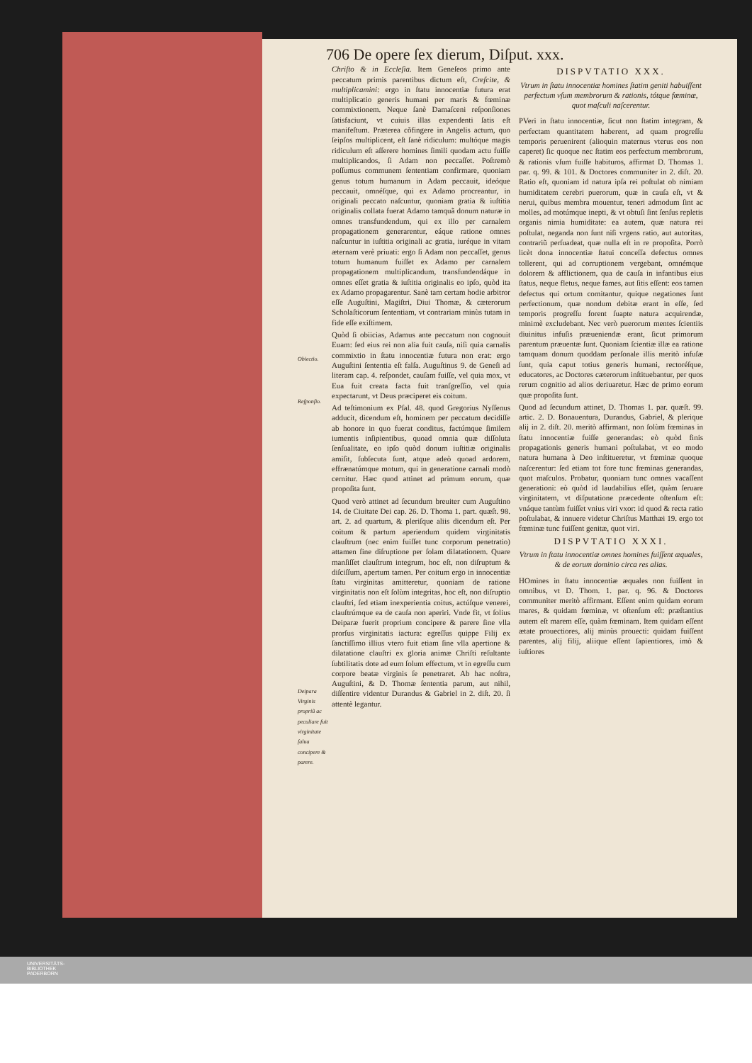706 De opere ſex dierum, Diſput. xxx.
Obiectio.
Reſponſio.
Deipara Virginis propriũ ac peculiare fuit virginitate ſalua concipere & parere.
Chriſto & in Eccleſia. Item Geneſeos primo ante peccatum primis parentibus dictum eſt, Creſcite, & multiplicamini: ergo in ſtatu innocentiæ futura erat multiplicatio generis humani per maris & fœminæ commixtionem. Neque ſanè Damaſceni reſponſiones ſatisfaciunt, vt cuiuis illas expendenti ſatis eſt manifeſtum. Præterea cõfingere in Angelis actum, quo ſeipſos multiplicent, eſt ſanè ridiculum: multóque magis ridiculum eſt aſſerere homines ſimili quodam actu fuiſſe multiplicandos, ſi Adam non peccaſſet. Poſtremò poſſumus communem ſententiam confirmare, quoniam genus totum humanum in Adam peccauit, ideóque peccauit, omnéſque, qui ex Adamo procreantur, in originali peccato naſcuntur, quoniam gratia & iuſtitia originalis collata fuerat Adamo tamquã donum naturæ in omnes transfundendum, qui ex illo per carnalem propagationem generarentur, eáque ratione omnes naſcuntur in iuſtitia originali ac gratia, iuréque in vitam æternam verè priuati: ergo ſi Adam non peccaſſet, genus totum humanum fuiſſet ex Adamo per carnalem propagationem multiplicandum, transfundendáque in omnes eſſet gratia & iuſtitia originalis eo ipſo, quòd ita ex Adamo propagarentur. Sanè tam certam hodie arbitror eſſe Auguſtini, Magiſtri, Diui Thomæ, & cæterorum Scholaſticorum ſententiam, vt contrariam minùs tutam in fide eſſe exiſtimem.
Quòd ſi obiicias, Adamus ante peccatum non cognouit Euam: ſed eius rei non alia fuit cauſa, niſi quia carnalis commixtio in ſtatu innocentiæ futura non erat: ergo Auguſtini ſententia eſt falſa. Auguſtinus 9. de Geneſi ad literam cap. 4. reſpondet, cauſam fuiſſe, vel quia mox, vt Eua fuit creata facta fuit tranſgreſſio, vel quia expectarunt, vt Deus præciperet eis coitum.
Ad teſtimonium ex Pſal. 48. quod Gregorius Nyſſenus adducit, dicendum eſt, hominem per peccatum decidiſſe ab honore in quo fuerat conditus, factúmque ſimilem iumentis inſipientibus, quoad omnia quæ diſſoluta ſenſualitate, eo ipſo quòd donum iuſtitiæ originalis amiſit, ſubſecuta ſunt, atque adeò quoad ardorem, effrænatúmque motum, qui in generatione carnali modò cernitur. Hæc quod attinet ad primum eorum, quæ propoſita ſunt.
Quod verò attinet ad ſecundum breuiter cum Auguſtino 14. de Ciuitate Dei cap. 26. D. Thoma 1. part. quæſt. 98. art. 2. ad quartum, & pleriſque aliis dicendum eſt. Per coitum & partum aperiendum quidem virginitatis clauſtrum (nec enim fuiſſet tunc corporum penetratio) attamen ſine diſruptione per ſolam dilatationem. Quare manſiſſet clauſtrum integrum, hoc eſt, non diſruptum & diſciſſum, apertum tamen. Per coitum ergo in innocentiæ ſtatu virginitas amitteretur, quoniam de ratione virginitatis non eſt ſolùm integritas, hoc eſt, non diſruptio clauſtri, ſed etiam inexperientia coitus, actúſque venerei, clauſtrúmque ea de cauſa non aperiri. Vnde fit, vt ſolius Deiparæ fuerit proprium concipere & parere ſine vlla prorſus virginitatis iactura: egreſſus quippe Filij ex ſanctiſſimo illius vtero fuit etiam ſine vlla apertione & dilatatione clauſtri ex gloria animæ Chriſti reſultante ſubtilitatis dote ad eum ſolum effectum, vt in egreſſu cum corpore beatæ virginis ſe penetraret. Ab hac noſtra, Auguſtini, & D. Thomæ ſententia parum, aut nihil, diſſentire videntur Durandus & Gabriel in 2. diſt. 20. ſi attentè legantur.
DISPVTATIO XXX.
Vtrum in ſtatu innocentiæ homines ſtatim geniti habuiſſent perfectum vſum membrorum & rationis, tótque fœminæ, quot maſculi naſcerentur.
PVeri in ſtatu innocentiæ, ſicut non ſtatim integram, & perfectam quantitatem haberent, ad quam progreſſu temporis peruenirent (alioquin maternus vterus eos non caperet) ſic quoque nec ſtatim eos perfectum membrorum, & rationis vſum fuiſſe habituros, affirmat D. Thomas 1. par. q. 99. & 101. & Doctores communiter in 2. diſt. 20. Ratio eſt, quoniam id natura ipſa rei poſtulat ob nimiam humiditatem cerebri puerorum, quæ in cauſa eſt, vt & nerui, quibus membra mouentur, teneri admodum ſint ac molles, ad motúmque inepti, & vt obtuſi ſint ſenſus repletis organis nimia humiditate: ea autem, quæ natura rei poſtulat, neganda non ſunt niſi vrgens ratio, aut autoritas, contrariũ perſuadeat, quæ nulla eſt in re propoſita. Porrò licèt dona innocentiæ ſtatui conceſſa defectus omnes tollerent, qui ad corruptionem vergebant, omnémque dolorem & afflictionem, qua de cauſa in infantibus eius ſtatus, neque fletus, neque fames, aut ſitis eſſent: eos tamen defectus qui ortum comitantur, quique negationes ſunt perfectionum, quæ nondum debitæ erant in eſſe, ſed temporis progreſſu forent ſuapte natura acquirendæ, minimè excludebant. Nec verò puerorum mentes ſcientiis diuinitus infuſis præueniendæ erant, ſicut primorum parentum præuentæ ſunt. Quoniam ſcientiæ illæ ea ratione tamquam donum quoddam perſonale illis meritò infuſæ ſunt, quia caput totius generis humani, rectoréſque, educatores, ac Doctores cæterorum inſtituebantur, per quos rerum cognitio ad alios deriuaretur. Hæc de primo eorum quæ propoſita ſunt.
Quod ad ſecundum attinet, D. Thomas 1. par. quæſt. 99. artic. 2. D. Bonauentura, Durandus, Gabriel, & plerique alij in 2. diſt. 20. meritò affirmant, non ſolùm fœminas in ſtatu innocentiæ fuiſſe generandas: eò quòd finis propagationis generis humani poſtulabat, vt eo modo natura humana à Deo inſtitueretur, vt fœminæ quoque naſcerentur: ſed etiam tot fore tunc fœminas generandas, quot maſculos. Probatur, quoniam tunc omnes vacaſſent generationi: eò quòd id laudabilius eſſet, quàm ſeruare virginitatem, vt diſputatione præcedente oſtenſum eſt: vnáque tantùm fuiſſet vnius viri vxor: id quod & recta ratio poſtulabat, & innuere videtur Chriſtus Matthæi 19. ergo tot fœminæ tunc fuiſſent genitæ, quot viri.
DISPVTATIO XXXI.
Vtrum in ſtatu innocentiæ omnes homines fuiſſent æquales, & de eorum dominio circa res alias.
HOmines in ſtatu innocentiæ æquales non fuiſſent in omnibus, vt D. Thom. 1. par. q. 96. & Doctores communiter meritò affirmant. Eſſent enim quidam eorum mares, & quidam fœminæ, vt oſtenſum eſt: præſtantius autem eſt marem eſſe, quàm fœminam. Item quidam eſſent ætate prouectiores, alij minùs prouecti: quidam fuiſſent parentes, alij filij, aliique eſſent ſapientiores, imò & iuſtiores
UNIVERSITÄTS-
BIBLIOTHEK
PADERBORN